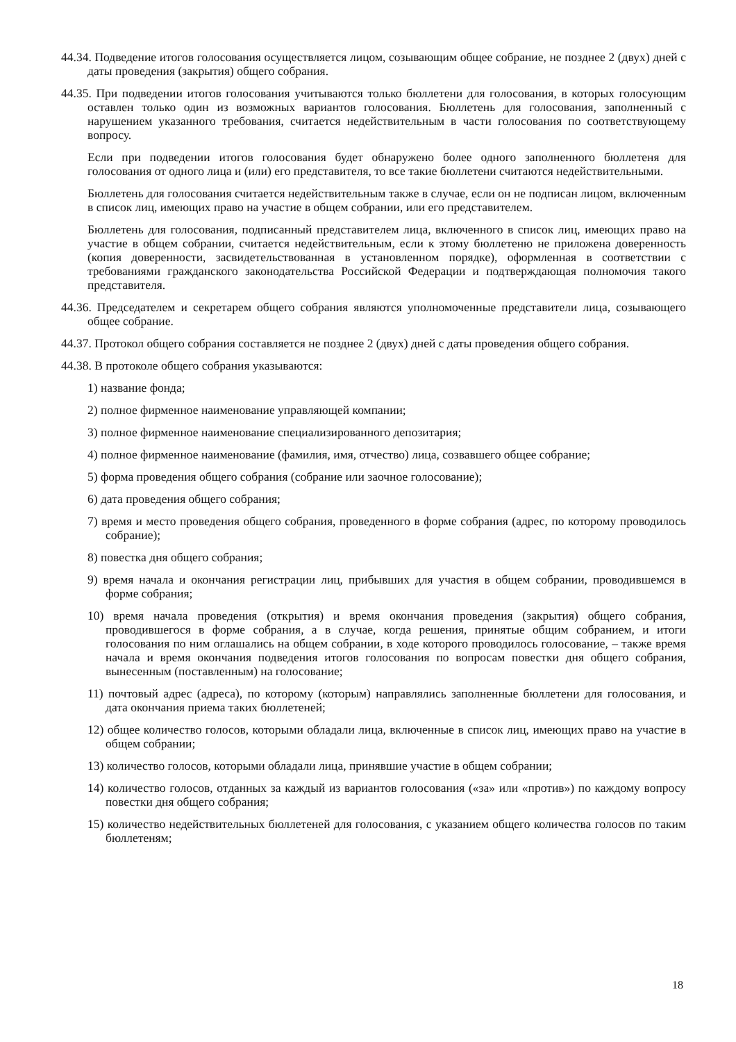44.34. Подведение итогов голосования осуществляется лицом, созывающим общее собрание, не позднее 2 (двух) дней с даты проведения (закрытия) общего собрания.
44.35. При подведении итогов голосования учитываются только бюллетени для голосования, в которых голосующим оставлен только один из возможных вариантов голосования. Бюллетень для голосования, заполненный с нарушением указанного требования, считается недействительным в части голосования по соответствующему вопросу.
Если при подведении итогов голосования будет обнаружено более одного заполненного бюллетеня для голосования от одного лица и (или) его представителя, то все такие бюллетени считаются недействительными.
Бюллетень для голосования считается недействительным также в случае, если он не подписан лицом, включенным в список лиц, имеющих право на участие в общем собрании, или его представителем.
Бюллетень для голосования, подписанный представителем лица, включенного в список лиц, имеющих право на участие в общем собрании, считается недействительным, если к этому бюллетеню не приложена доверенность (копия доверенности, засвидетельствованная в установленном порядке), оформленная в соответствии с требованиями гражданского законодательства Российской Федерации и подтверждающая полномочия такого представителя.
44.36. Председателем и секретарем общего собрания являются уполномоченные представители лица, созывающего общее собрание.
44.37. Протокол общего собрания составляется не позднее 2 (двух) дней с даты проведения общего собрания.
44.38. В протоколе общего собрания указываются:
1) название фонда;
2) полное фирменное наименование управляющей компании;
3) полное фирменное наименование специализированного депозитария;
4) полное фирменное наименование (фамилия, имя, отчество) лица, созвавшего общее собрание;
5) форма проведения общего собрания (собрание или заочное голосование);
6) дата проведения общего собрания;
7) время и место проведения общего собрания, проведенного в форме собрания (адрес, по которому проводилось собрание);
8) повестка дня общего собрания;
9) время начала и окончания регистрации лиц, прибывших для участия в общем собрании, проводившемся в форме собрания;
10) время начала проведения (открытия) и время окончания проведения (закрытия) общего собрания, проводившегося в форме собрания, а в случае, когда решения, принятые общим собранием, и итоги голосования по ним оглашались на общем собрании, в ходе которого проводилось голосование, – также время начала и время окончания подведения итогов голосования по вопросам повестки дня общего собрания, вынесенным (поставленным) на голосование;
11) почтовый адрес (адреса), по которому (которым) направлялись заполненные бюллетени для голосования, и дата окончания приема таких бюллетеней;
12) общее количество голосов, которыми обладали лица, включенные в список лиц, имеющих право на участие в общем собрании;
13) количество голосов, которыми обладали лица, принявшие участие в общем собрании;
14) количество голосов, отданных за каждый из вариантов голосования («за» или «против») по каждому вопросу повестки дня общего собрания;
15) количество недействительных бюллетеней для голосования, с указанием общего количества голосов по таким бюллетеням;
18